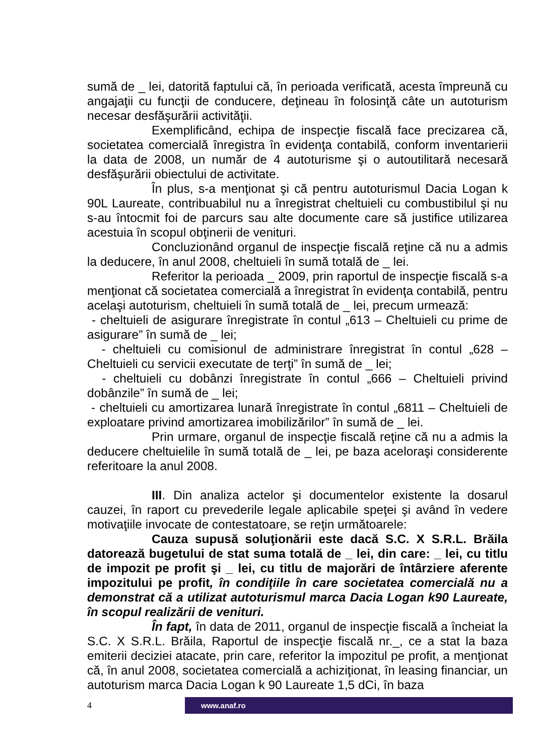sumă de _ lei, datorită faptului că, în perioada verificată, acesta împreună cu angajaţii cu funcţii de conducere, deţineau în folosinţă câte un autoturism necesar desfăşurării activităţii.
Exemplificând, echipa de inspecţie fiscală face precizarea că, societatea comercială înregistra în evidenţa contabilă, conform inventarierii la data de 2008, un număr de 4 autoturisme şi o autoutilitară necesară desfăşurării obiectului de activitate.
În plus, s-a menţionat şi că pentru autoturismul Dacia Logan k 90L Laureate, contribuabilul nu a înregistrat cheltuieli cu combustibilul şi nu s-au întocmit foi de parcurs sau alte documente care să justifice utilizarea acestuia în scopul obţinerii de venituri.
Concluzionând organul de inspecţie fiscală reţine că nu a admis la deducere, în anul 2008, cheltuieli în sumă totală de _ lei.
Referitor la perioada _ 2009, prin raportul de inspecţie fiscală s-a menţionat că societatea comercială a înregistrat în evidenţa contabilă, pentru acelaşi autoturism, cheltuieli în sumă totală de _ lei, precum urmează:
- cheltuieli de asigurare înregistrate în contul „613 – Cheltuieli cu prime de asigurare” în sumă de _ lei;
- cheltuieli cu comisionul de administrare înregistrat în contul „628 – Cheltuieli cu servicii executate de terţi” în sumă de _ lei;
- cheltuieli cu dobânzi înregistrate în contul „666 – Cheltuieli privind dobânzile” în sumă de _ lei;
- cheltuieli cu amortizarea lunară înregistrate în contul „6811 – Cheltuieli de exploatare privind amortizarea imobilizărilor” în sumă de _ lei.
Prin urmare, organul de inspecţie fiscală reţine că nu a admis la deducere cheltuielile în sumă totală de _ lei, pe baza aceloraşi considerente referitoare la anul 2008.
III. Din analiza actelor şi documentelor existente la dosarul cauzei, în raport cu prevederile legale aplicabile speţei şi având în vedere motivaţiile invocate de contestatoare, se reţin următoarele:
Cauza supusă soluţionării este dacă S.C. X S.R.L. Brăila datorează bugetului de stat suma totală de _ lei, din care: _ lei, cu titlu de impozit pe profit şi _ lei, cu titlu de majorări de întârziere aferente impozitului pe profit, în condiţiile în care societatea comercială nu a demonstrat că a utilizat autoturismul marca Dacia Logan k90 Laureate, în scopul realizării de venituri.
În fapt, în data de 2011, organul de inspecţie fiscală a încheiat la S.C. X S.R.L. Brăila, Raportul de inspecţie fiscală nr._, ce a stat la baza emiterii deciziei atacate, prin care, referitor la impozitul pe profit, a menţionat că, în anul 2008, societatea comercială a achiziţionat, în leasing financiar, un autoturism marca Dacia Logan k 90 Laureate 1,5 dCi, în baza
4
www.anaf.ro